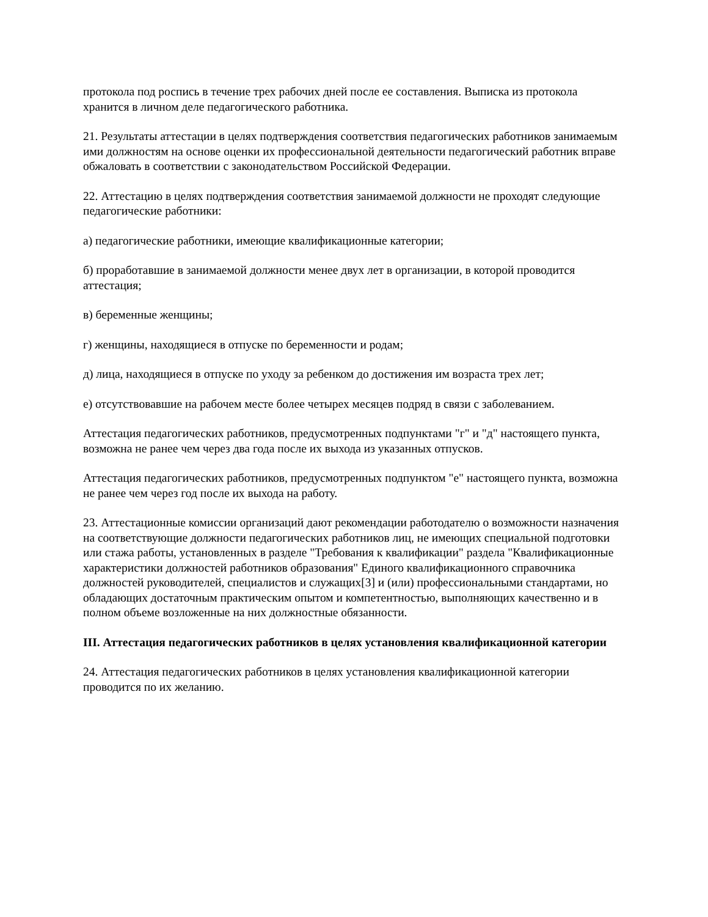протокола под роспись в течение трех рабочих дней после ее составления. Выписка из протокола хранится в личном деле педагогического работника.
21. Результаты аттестации в целях подтверждения соответствия педагогических работников занимаемым ими должностям на основе оценки их профессиональной деятельности педагогический работник вправе обжаловать в соответствии с законодательством Российской Федерации.
22. Аттестацию в целях подтверждения соответствия занимаемой должности не проходят следующие педагогические работники:
а) педагогические работники, имеющие квалификационные категории;
б) проработавшие в занимаемой должности менее двух лет в организации, в которой проводится аттестация;
в) беременные женщины;
г) женщины, находящиеся в отпуске по беременности и родам;
д) лица, находящиеся в отпуске по уходу за ребенком до достижения им возраста трех лет;
е) отсутствовавшие на рабочем месте более четырех месяцев подряд в связи с заболеванием.
Аттестация педагогических работников, предусмотренных подпунктами "г" и "д" настоящего пункта, возможна не ранее чем через два года после их выхода из указанных отпусков.
Аттестация педагогических работников, предусмотренных подпунктом "е" настоящего пункта, возможна не ранее чем через год после их выхода на работу.
23. Аттестационные комиссии организаций дают рекомендации работодателю о возможности назначения на соответствующие должности педагогических работников лиц, не имеющих специальной подготовки или стажа работы, установленных в разделе "Требования к квалификации" раздела "Квалификационные характеристики должностей работников образования" Единого квалификационного справочника должностей руководителей, специалистов и служащих[3] и (или) профессиональными стандартами, но обладающих достаточным практическим опытом и компетентностью, выполняющих качественно и в полном объеме возложенные на них должностные обязанности.
III. Аттестация педагогических работников в целях установления квалификационной категории
24. Аттестация педагогических работников в целях установления квалификационной категории проводится по их желанию.